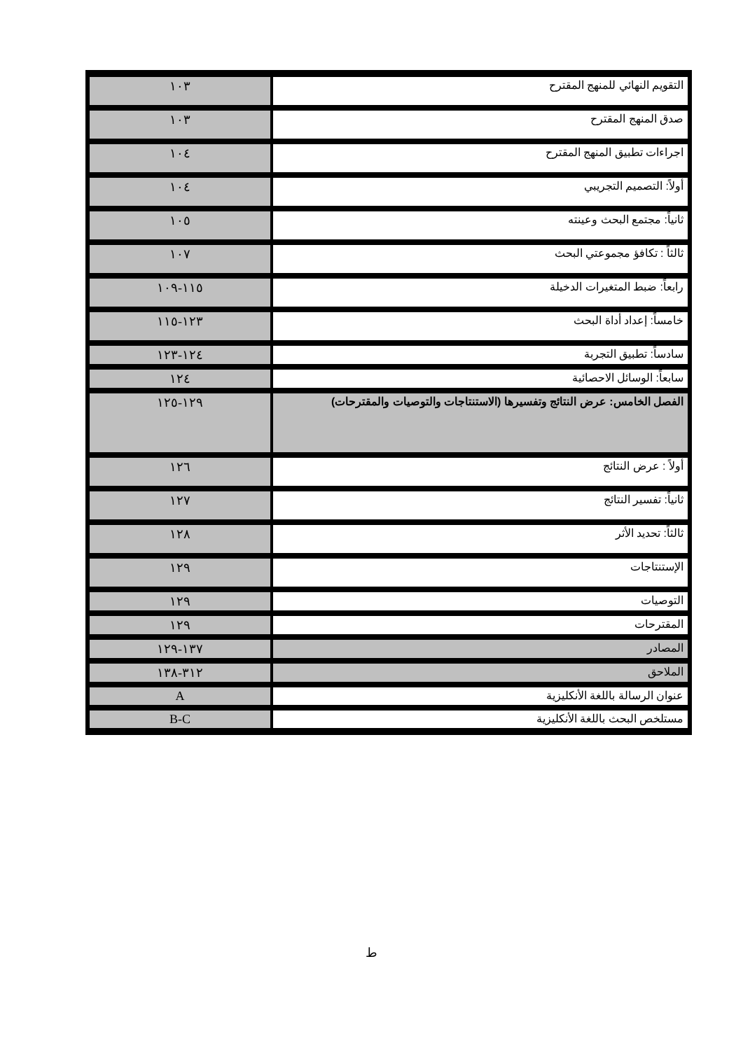| التقويم النهائي للمنهج المقترح | ١٠٣ |
| صدق المنهج المقترح | ١٠٣ |
| اجراءات تطبيق المنهج المقترح | ١٠٤ |
| أولاً: التصميم التجريبي | ١٠٤ |
| ثانياً: مجتمع البحث وعينته | ١٠٥ |
| ثالثاً : تكافؤ مجموعتي البحث | ١٠٧ |
| رابعاً: ضبط المتغيرات الدخيلة | ١١٥-١٠٩ |
| خامساً: إعداد أداة البحث | ١٢٣-١١٥ |
| سادساً: تطبيق التجربة | ١٢٤-١٢٣ |
| سابعاً: الوسائل الاحصائية | ١٢٤ |
| الفصل الخامس: عرض النتائج وتفسيرها (الاستنتاجات والتوصيات والمقترحات) | ١٢٩-١٢٥ |
| أولاً : عرض النتائج | ١٢٦ |
| ثانياً: تفسير النتائج | ١٢٧ |
| ثالثاً: تحديد الأثر | ١٢٨ |
| الإستنتاجات | ١٢٩ |
| التوصيات | ١٢٩ |
| المقترحات | ١٢٩ |
| المصادر | ١٣٧-١٢٩ |
| الملاحق | ٣١٢-١٣٨ |
| عنوان الرسالة باللغة الأنكليزية | A |
| مستلخص البحث باللغة الأنكليزية | B-C |
ط